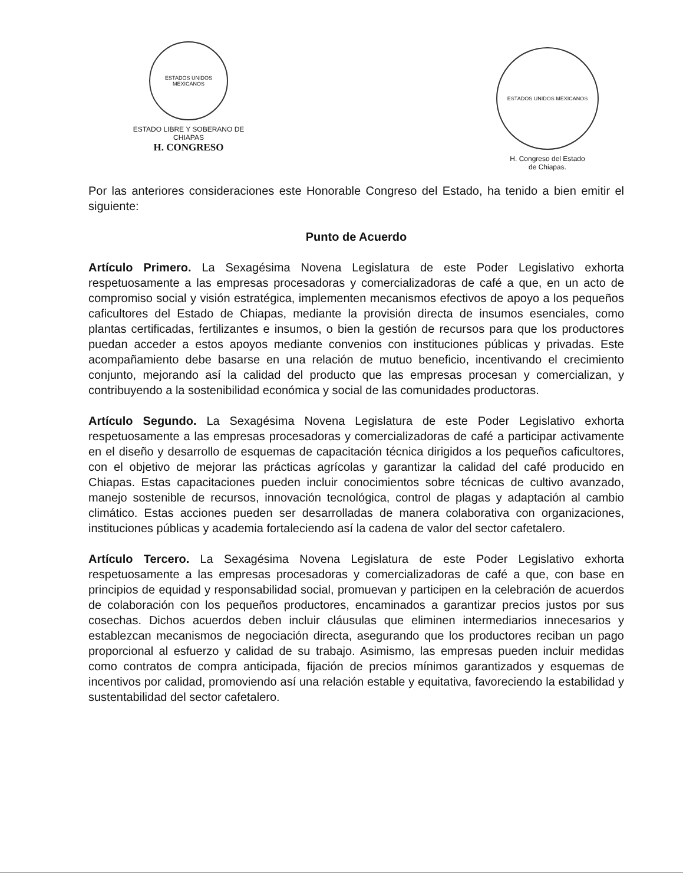ESTADOS UNIDOS MEXICANOS
ESTADO LIBRE Y SOBERANO DE
CHIAPAS
H. CONGRESO
ESTADOS UNIDOS MEXICANOS
H. Congreso del Estado
de Chiapas.
Por las anteriores consideraciones este Honorable Congreso del Estado, ha tenido a bien emitir el siguiente:
Punto de Acuerdo
Artículo Primero. La Sexagésima Novena Legislatura de este Poder Legislativo exhorta respetuosamente a las empresas procesadoras y comercializadoras de café a que, en un acto de compromiso social y visión estratégica, implementen mecanismos efectivos de apoyo a los pequeños caficultores del Estado de Chiapas, mediante la provisión directa de insumos esenciales, como plantas certificadas, fertilizantes e insumos, o bien la gestión de recursos para que los productores puedan acceder a estos apoyos mediante convenios con instituciones públicas y privadas. Este acompañamiento debe basarse en una relación de mutuo beneficio, incentivando el crecimiento conjunto, mejorando así la calidad del producto que las empresas procesan y comercializan, y contribuyendo a la sostenibilidad económica y social de las comunidades productoras.
Artículo Segundo. La Sexagésima Novena Legislatura de este Poder Legislativo exhorta respetuosamente a las empresas procesadoras y comercializadoras de café a participar activamente en el diseño y desarrollo de esquemas de capacitación técnica dirigidos a los pequeños caficultores, con el objetivo de mejorar las prácticas agrícolas y garantizar la calidad del café producido en Chiapas. Estas capacitaciones pueden incluir conocimientos sobre técnicas de cultivo avanzado, manejo sostenible de recursos, innovación tecnológica, control de plagas y adaptación al cambio climático. Estas acciones pueden ser desarrolladas de manera colaborativa con organizaciones, instituciones públicas y academia fortaleciendo así la cadena de valor del sector cafetalero.
Artículo Tercero. La Sexagésima Novena Legislatura de este Poder Legislativo exhorta respetuosamente a las empresas procesadoras y comercializadoras de café a que, con base en principios de equidad y responsabilidad social, promuevan y participen en la celebración de acuerdos de colaboración con los pequeños productores, encaminados a garantizar precios justos por sus cosechas. Dichos acuerdos deben incluir cláusulas que eliminen intermediarios innecesarios y establezcan mecanismos de negociación directa, asegurando que los productores reciban un pago proporcional al esfuerzo y calidad de su trabajo. Asimismo, las empresas pueden incluir medidas como contratos de compra anticipada, fijación de precios mínimos garantizados y esquemas de incentivos por calidad, promoviendo así una relación estable y equitativa, favoreciendo la estabilidad y sustentabilidad del sector cafetalero.